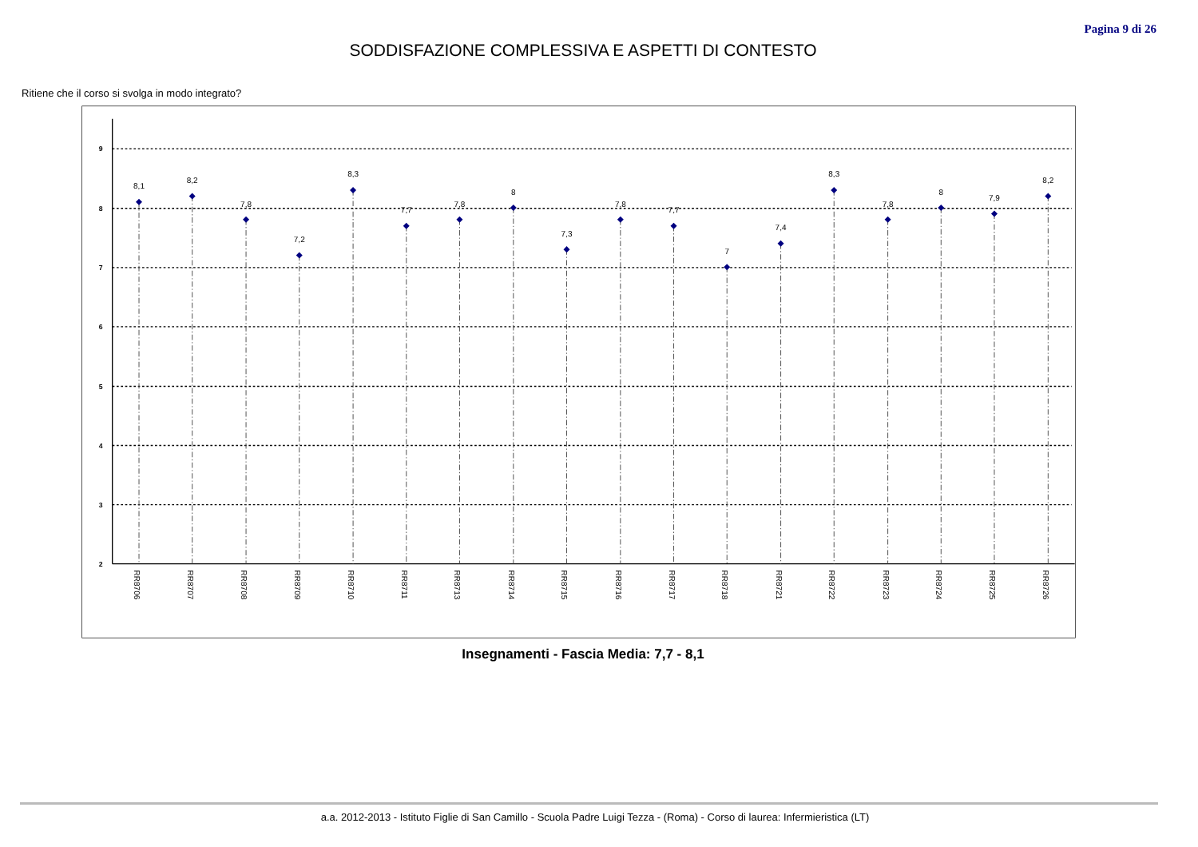Pagina 9 di 26
SODDISFAZIONE COMPLESSIVA E ASPETTI DI CONTESTO
Ritiene che il corso si svolga in modo integrato?
9
8
7
6
5
4
3
2
8,1
8,2
7,8
7,2
8,3
7,7
7,8
8
7,3
7,8
7,7
7
7,4
8,3
7,8
8
7,9
8,2
RR8706
RR8707
RR8708
RR8709
RR8710
RR8711
RR8713
RR8714
RR8715
RR8716
RR8717
RR8718
RR8721
RR8722
RR8723
RR8724
RR8725
RR8726
Insegnamenti - Fascia Media: 7,7 - 8,1
a.a. 2012-2013 - Istituto Figlie di San Camillo - Scuola Padre Luigi Tezza - (Roma) - Corso di laurea: Infermieristica (LT)